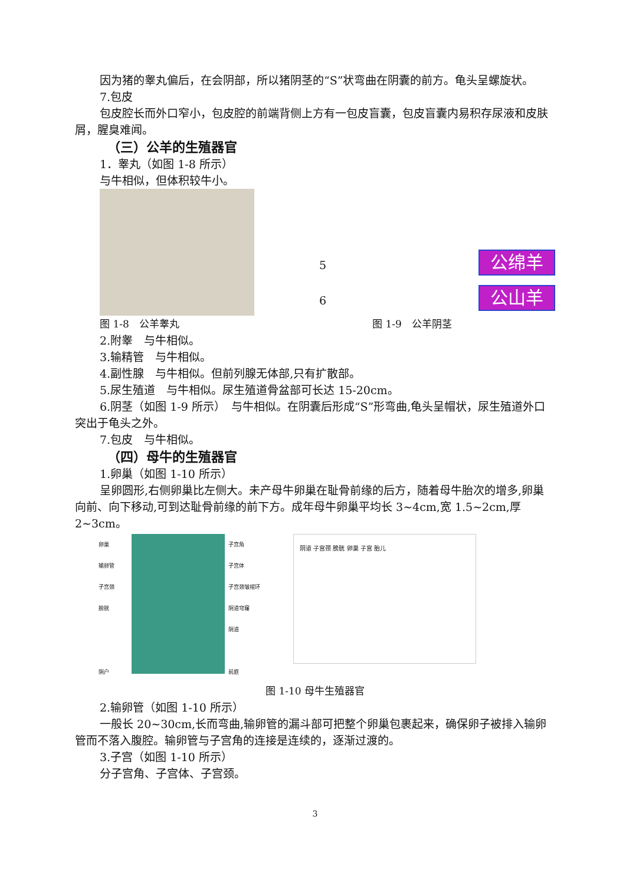因为猪的睾丸偏后，在会阴部，所以猪阴茎的“S”状弯曲在阴囊的前方。龟头呈螺旋状。
7.包皮
包皮腔长而外口窄小，包皮腔的前端背侧上方有一包皮盲囊，包皮盲囊内易积存尿液和皮肤屑，腥臭难闻。
（三）公羊的生殖器官
1．睾丸（如图 1-8 所示）
与牛相似，但体积较牛小。
图 1-8　公羊睾丸
5 公绵羊
6 公山羊
图 1-9　公羊阴茎
2.附睾　与牛相似。
3.输精管　与牛相似。
4.副性腺　与牛相似。但前列腺无体部,只有扩散部。
5.尿生殖道　与牛相似。尿生殖道骨盆部可长达 15-20cm。
6.阴茎（如图 1-9 所示）　与牛相似。在阴囊后形成“S”形弯曲,龟头呈帽状，尿生殖道外口突出于龟头之外。
7.包皮　与牛相似。
（四）母牛的生殖器官
1.卵巢（如图 1-10 所示）
呈卵圆形,右侧卵巢比左侧大。未产母牛卵巢在耻骨前缘的后方，随着母牛胎次的增多,卵巢向前、向下移动,可到达耻骨前缘的前下方。成年母牛卵巢平均长 3~4cm,宽 1.5~2cm,厚 2~3cm。
卵巢
输卵管
子宫颈
膀胱
阴户
子宫角
子宫体
子宫颈皱褶环
阴道穹窿
阴道
前庭
阴道 子宫颈 膀胱 卵巢 子宫 胎儿
图 1-10 母牛生殖器官
2.输卵管（如图 1-10 所示）
一般长 20~30cm,长而弯曲,输卵管的漏斗部可把整个卵巢包裹起来，确保卵子被排入输卵管而不落入腹腔。输卵管与子宫角的连接是连续的，逐渐过渡的。
3.子宫（如图 1-10 所示）
分子宫角、子宫体、子宫颈。
3